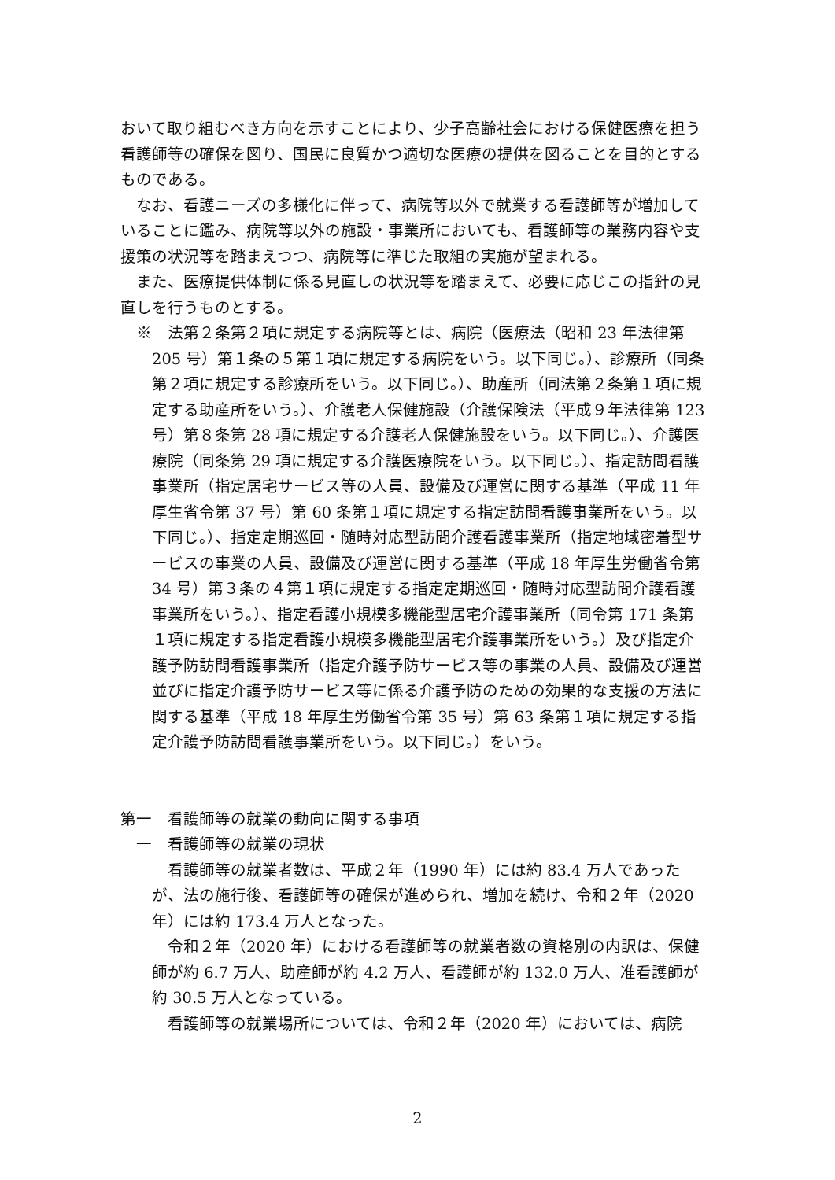おいて取り組むべき方向を示すことにより、少子高齢社会における保健医療を担う看護師等の確保を図り、国民に良質かつ適切な医療の提供を図ることを目的とするものである。
なお、看護ニーズの多様化に伴って、病院等以外で就業する看護師等が増加していることに鑑み、病院等以外の施設・事業所においても、看護師等の業務内容や支援策の状況等を踏まえつつ、病院等に準じた取組の実施が望まれる。
また、医療提供体制に係る見直しの状況等を踏まえて、必要に応じこの指針の見直しを行うものとする。
※　法第２条第２項に規定する病院等とは、病院（医療法（昭和 23 年法律第 205 号）第１条の５第１項に規定する病院をいう。以下同じ。）、診療所（同条第２項に規定する診療所をいう。以下同じ。）、助産所（同法第２条第１項に規定する助産所をいう。）、介護老人保健施設（介護保険法（平成９年法律第 123 号）第８条第 28 項に規定する介護老人保健施設をいう。以下同じ。）、介護医療院（同条第 29 項に規定する介護医療院をいう。以下同じ。）、指定訪問看護事業所（指定居宅サービス等の人員、設備及び運営に関する基準（平成 11 年厚生省令第 37 号）第 60 条第１項に規定する指定訪問看護事業所をいう。以下同じ。）、指定定期巡回・随時対応型訪問介護看護事業所（指定地域密着型サービスの事業の人員、設備及び運営に関する基準（平成 18 年厚生労働省令第 34 号）第３条の４第１項に規定する指定定期巡回・随時対応型訪問介護看護事業所をいう。）、指定看護小規模多機能型居宅介護事業所（同令第 171 条第１項に規定する指定看護小規模多機能型居宅介護事業所をいう。）及び指定介護予防訪問看護事業所（指定介護予防サービス等の事業の人員、設備及び運営並びに指定介護予防サービス等に係る介護予防のための効果的な支援の方法に関する基準（平成 18 年厚生労働省令第 35 号）第 63 条第１項に規定する指定介護予防訪問看護事業所をいう。以下同じ。）をいう。
第一　看護師等の就業の動向に関する事項
一　看護師等の就業の現状
看護師等の就業者数は、平成２年（1990 年）には約 83.4 万人であったが、法の施行後、看護師等の確保が進められ、増加を続け、令和２年（2020 年）には約 173.4 万人となった。
令和２年（2020 年）における看護師等の就業者数の資格別の内訳は、保健師が約 6.7 万人、助産師が約 4.2 万人、看護師が約 132.0 万人、准看護師が約 30.5 万人となっている。
看護師等の就業場所については、令和２年（2020 年）においては、病院
2